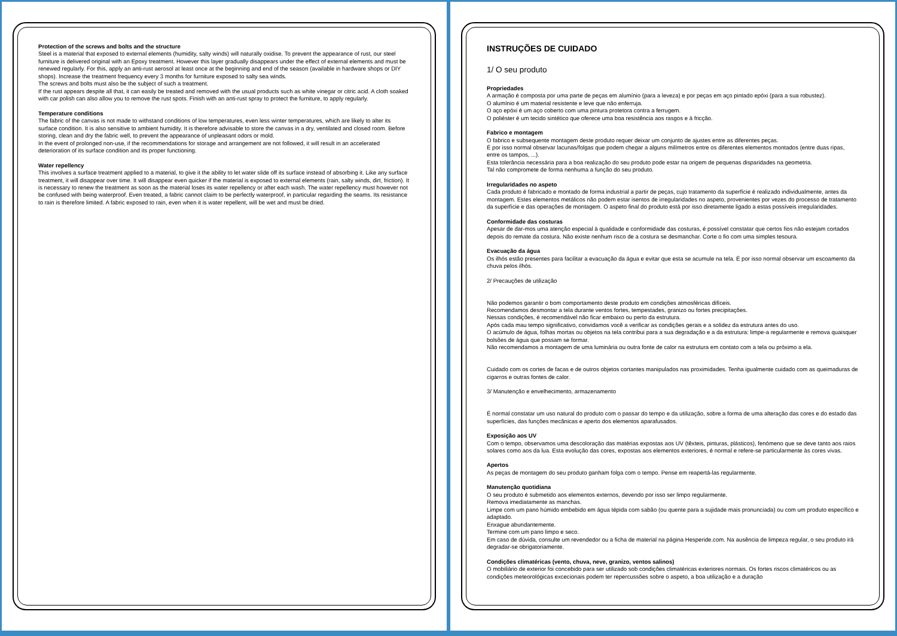Protection of the screws and bolts and the structure
Steel is a material that exposed to external elements (humidity, salty winds) will naturally oxidise. To prevent the appearance of rust, our steel furniture is delivered original with an Epoxy treatment. However this layer gradually disappears under the effect of external elements and must be renewed regularly. For this, apply an anti-rust aerosol at least once at the beginning and end of the season (available in hardware shops or DIY shops). Increase the treatment frequency every 3 months for furniture exposed to salty sea winds.
The screws and bolts must also be the subject of such a treatment.
If the rust appears despite all that, it can easily be treated and removed with the usual products such as white vinegar or citric acid. A cloth soaked with car polish can also allow you to remove the rust spots. Finish with an anti-rust spray to protect the furniture, to apply regularly.
Temperature conditions
The fabric of the canvas is not made to withstand conditions of low temperatures, even less winter temperatures, which are likely to alter its surface condition. It is also sensitive to ambient humidity. It is therefore advisable to store the canvas in a dry, ventilated and closed room. Before storing, clean and dry the fabric well, to prevent the appearance of unpleasant odors or mold.
In the event of prolonged non-use, if the recommendations for storage and arrangement are not followed, it will result in an accelerated deterioration of its surface condition and its proper functioning.
Water repellency
This involves a surface treatment applied to a material, to give it the ability to let water slide off its surface instead of absorbing it. Like any surface treatment, it will disappear over time. It will disappear even quicker if the material is exposed to external elements (rain, salty winds, dirt, friction). It is necessary to renew the treatment as soon as the material loses its water repellency or after each wash. The water repellency must however not be confused with being waterproof. Even treated, a fabric cannot claim to be perfectly waterproof, in particular regarding the seams. Its resistance to rain is therefore limited. A fabric exposed to rain, even when it is water repellent, will be wet and must be dried.
INSTRUÇÕES DE CUIDADO
1/ O seu produto
Propriedades
A armação é composta por uma parte de peças em alumínio (para a leveza) e por peças em aço pintado epóxi (para a sua robustez).
O alumínio é um material resistente e leve que não enferruja.
O aço epóxi é um aço coberto com uma pintura protetora contra a ferrugem.
O poliéster é um tecido sintético que oferece uma boa resistência aos rasgos e à fricção.
Fabrico e montagem
O fabrico e subsequente montagem deste produto requer deixar um conjunto de ajustes entre as diferentes peças.
É por isso normal observar lacunas/folgas que podem chegar a alguns milímetros entre os diferentes elementos montados (entre duas ripas, entre os tampos, ...).
Esta tolerância necessária para a boa realização do seu produto pode estar na origem de pequenas disparidades na geometria.
Tal não compromete de forma nenhuma a função do seu produto.
Irregularidades no aspeto
Cada produto é fabricado e montado de forma industrial a partir de peças, cujo tratamento da superfície é realizado individualmente, antes da montagem. Estes elementos metálicos não podem estar isentos de irregularidades no aspeto, provenientes por vezes do processo de tratamento da superfície e das operações de montagem. O aspeto final do produto está por isso diretamente ligado a estas possíveis irregularidades.
Conformidade das costuras
Apesar de dar-mos uma atenção especial à qualidade e conformidade das costuras, é possível constatar que certos fios não estejam cortados depois do remate da costura. Não existe nenhum risco de a costura se desmanchar. Corte o fio com uma simples tesoura.
Evacuação da água
Os ilhós estão presentes para facilitar a evacuação da água e evitar que esta se acumule na tela. É por isso normal observar um escoamento da chuva pelos ilhós.
2/ Precauções de utilização
Não podemos garantir o bom comportamento deste produto em condições atmosféricas difíceis.
Recomendamos desmontar a tela durante ventos fortes, tempestades, granizo ou fortes precipitações.
Nessas condições, é recomendável não ficar embaixo ou perto da estrutura.
Após cada mau tempo significativo, convidamos você a verificar as condições gerais e a solidez da estrutura antes do uso.
O acúmulo de água, folhas mortas ou objetos na tela contribui para a sua degradação e a da estrutura: limpe-a regularmente e remova quaisquer bolsões de água que possam se formar.
Não recomendamos a montagem de uma luminária ou outra fonte de calor na estrutura em contato com a tela ou próximo a ela.
Cuidado com os cortes de facas e de outros objetos cortantes manipulados nas proximidades. Tenha igualmente cuidado com as queimaduras de cigarros e outras fontes de calor.
3/ Manutenção e envelhecimento, armazenamento
É normal constatar um uso natural do produto com o passar do tempo e da utilização, sobre a forma de uma alteração das cores e do estado das superfícies, das funções mecânicas e aperto dos elementos aparafusados.
Exposição aos UV
Com o tempo, observamos uma descoloração das matérias expostas aos UV (têxteis, pinturas, plásticos), fenómeno que se deve tanto aos raios solares como aos da lua. Esta evolução das cores, expostas aos elementos exteriores, é normal e refere-se particularmente às cores vivas.
Apertos
As peças de montagem do seu produto ganham folga com o tempo. Pense em reapertá-las regularmente.
Manutenção quotidiana
O seu produto é submetido aos elementos externos, devendo por isso ser limpo regularmente.
Remova imediatamente as manchas.
Limpe com um pano húmido embebido em água tépida com sabão (ou quente para a sujidade mais pronunciada) ou com um produto específico e adaptado.
Enxague abundantemente.
Termine com um pano limpo e seco.
Em caso de dúvida, consulte um revendedor ou a ficha de material na página Hesperide.com. Na ausência de limpeza regular, o seu produto irá degradar-se obrigatoriamente.
Condições climatéricas (vento, chuva, neve, granizo, ventos salinos)
O mobiliário de exterior foi concebido para ser utilizado sob condições climatéricas exteriores normais. Os fortes riscos climatéricos ou as condições meteorológicas excecionais podem ter repercussões sobre o aspeto, a boa utilização e a duração